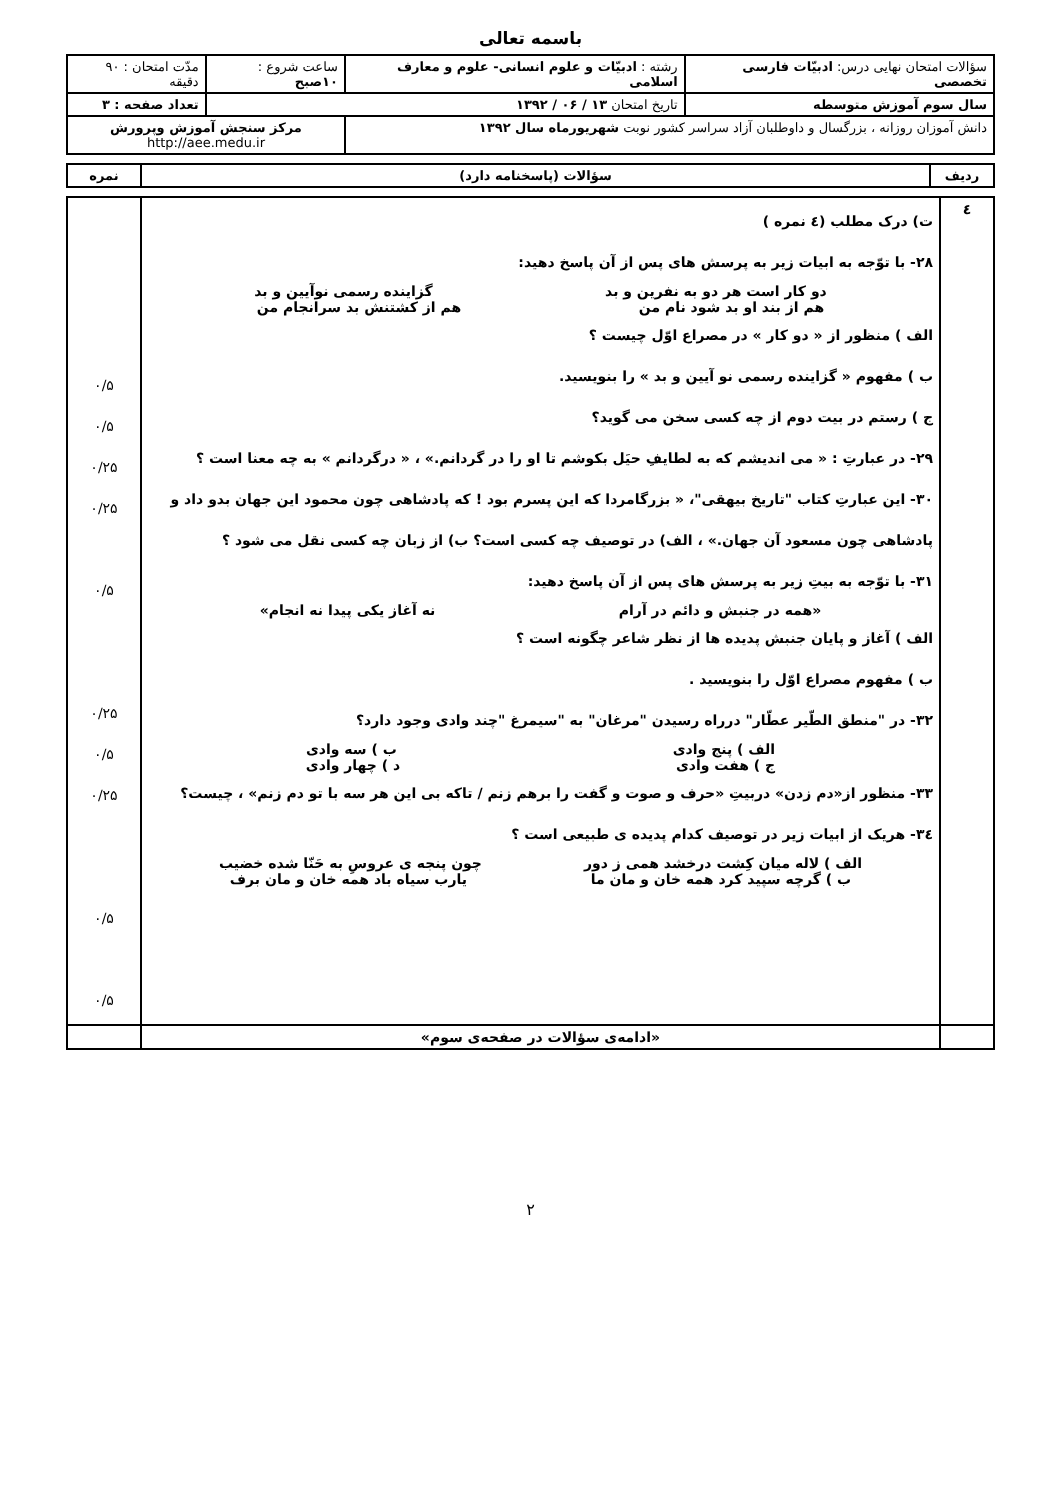باسمه تعالی
| سؤالات امتحان نهایی درس: ادبیّات فارسی تخصصی | رشته : ادبیّات و علوم انسانی- علوم و معارف اسلامی | ساعت شروع : ۱۰صبح | مدّت امتحان : ۹۰ دقیقه |
| سال سوم آموزش متوسطه | تاریخ امتحان ۱۳ / ۰۶ / ۱۳۹۲ | | تعداد صفحه : ۳ |
| دانش آموزان روزانه ، بزرگسال و داوطلبان آزاد سراسر کشور نوبت شهریورماه سال ۱۳۹۲ | | مرکز سنجش آموزش وپرورش http://aee.medu.ir | |
| ردیف | سؤالات (پاسخنامه دارد) | نمره |
| --- | --- | --- |
| ٤ | ت) درک مطلب (٤ نمره ) ۲۸- با توّجه به ابیات زیر به پرسش های پس از آن پاسخ دهید: دو کار است هر دو به نفرین و بد گزاینده رسمی نوآیین و بد هم از بند او بد شود نام من هم از کشتنش بد سرانجام من الف ) منظور از « دو کار » در مصراع اوّل چیست ؟ ب ) مفهوم « گزاینده رسمی نو آیین و بد » را بنویسید. ج ) رستم در بیت دوم از چه کسی سخن می گوید؟ ۲۹- در عبارتِ : « می اندیشم که به لطایفِ حیَل بکوشم تا او را در گردانم.» ، « درگردانم » به چه معنا است ؟ ۳۰- این عبارتِ کتاب "تاریخ بیهقی"، « بزرگامردا که این پسرم بود ! که پادشاهی چون محمود این جهان بدو داد و پادشاهی چون مسعود آن جهان.» ، الف) در توصیف چه کسی است؟ ب) از زبان چه کسی نقل می شود ؟ ۳۱- با توّجه به بیتِ زیر به پرسش های پس از آن پاسخ دهید: «همه در جنبش و دائم در آرام نه آغاز یکی پیدا نه انجام» الف ) آغاز و پایان جنبش پدیده ها از نظر شاعر چگونه است ؟ ب ) مفهوم مصراع اوّل را بنویسید . ۳۲- در "منطق الطّیر عطّار" درراه رسیدن "مرغان" به "سیمرغ "چند وادی وجود دارد؟ الف ) پنج وادی ب ) سه وادی ج ) هفت وادی د ) چهار وادی ۳۳- منظور از«دم زدن» دربیتِ «حرف و صوت و گفت را برهم زنم / تاکه بی این هر سه با تو دم زنم» ، چیست؟ ۳٤- هریک از ابیات زیر در توصیف کدام پدیده ی طبیعی است ؟ الف ) لاله میان کِشت درخشد همی ز دور چون پنجه ی عروسِ به حَنّا شده خضیب ب ) گرچه سپید کرد همه خان و مان ما یارب سیاه باد همه خان و مان برف | ۰/۵ ۰/۵ ۰/۲۵ ۰/۲۵ ۰/۵ ۰/۲۵ ۰/۵ ۰/۲۵ ۰/۵ ۰/۵ |
| | «ادامه‌ی سؤالات در صفحه‌ی سوم» | |
۲